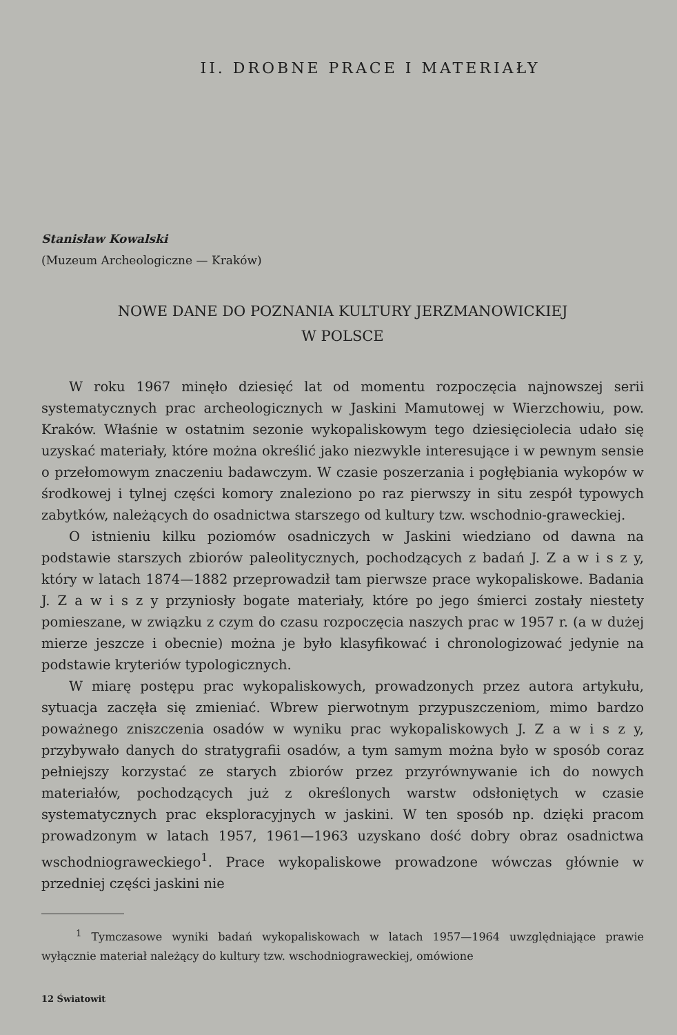II. DROBNE PRACE I MATERIAŁY
Stanisław Kowalski
(Muzeum Archeologiczne — Kraków)
NOWE DANE DO POZNANIA KULTURY JERZMANOWICKIEJ
W POLSCE
W roku 1967 minęło dziesięć lat od momentu rozpoczęcia najnowszej serii systematycznych prac archeologicznych w Jaskini Mamutowej w Wierzchowiu, pow. Kraków. Właśnie w ostatnim sezonie wykopaliskowym tego dziesięciolecia udało się uzyskać materiały, które można określić jako niezwykle interesujące i w pewnym sensie o przełomowym znaczeniu badawczym. W czasie poszerzania i pogłębiania wykopów w środkowej i tylnej części komory znaleziono po raz pierwszy in situ zespół typowych zabytków, należących do osadnictwa starszego od kultury tzw. wschodnio-graweckiej.
O istnieniu kilku poziomów osadniczych w Jaskini wiedziano od dawna na podstawie starszych zbiorów paleolitycznych, pochodzących z badań J. Z a w i s z y, który w latach 1874—1882 przeprowadził tam pierwsze prace wykopaliskowe. Badania J. Z a w i s z y przyniosły bogate materiały, które po jego śmierci zostały niestety pomieszane, w związku z czym do czasu rozpoczęcia naszych prac w 1957 r. (a w dużej mierze jeszcze i obecnie) można je było klasyfikować i chronologizować jedynie na podstawie kryteriów typologicznych.
W miarę postępu prac wykopaliskowych, prowadzonych przez autora artykułu, sytuacja zaczęła się zmieniać. Wbrew pierwotnym przypuszczeniom, mimo bardzo poważnego zniszczenia osadów w wyniku prac wykopaliskowych J. Z a w i s z y, przybywało danych do stratygrafii osadów, a tym samym można było w sposób coraz pełniejszy korzystać ze starych zbiorów przez przyrównywanie ich do nowych materiałów, pochodzących już z określonych warstw odsłoniętych w czasie systematycznych prac eksploracyjnych w jaskini. W ten sposób np. dzięki pracom prowadzonym w latach 1957, 1961—1963 uzyskano dość dobry obraz osadnictwa wschodniograweckiego<sup>1</sup>. Prace wykopaliskowe prowadzone wówczas głównie w przedniej części jaskini nie
<sup>1</sup> Tymczasowe wyniki badań wykopaliskowach w latach 1957—1964 uwzględniające prawie wyłącznie materiał należący do kultury tzw. wschodniograweckiej, omówione
12 Światowit